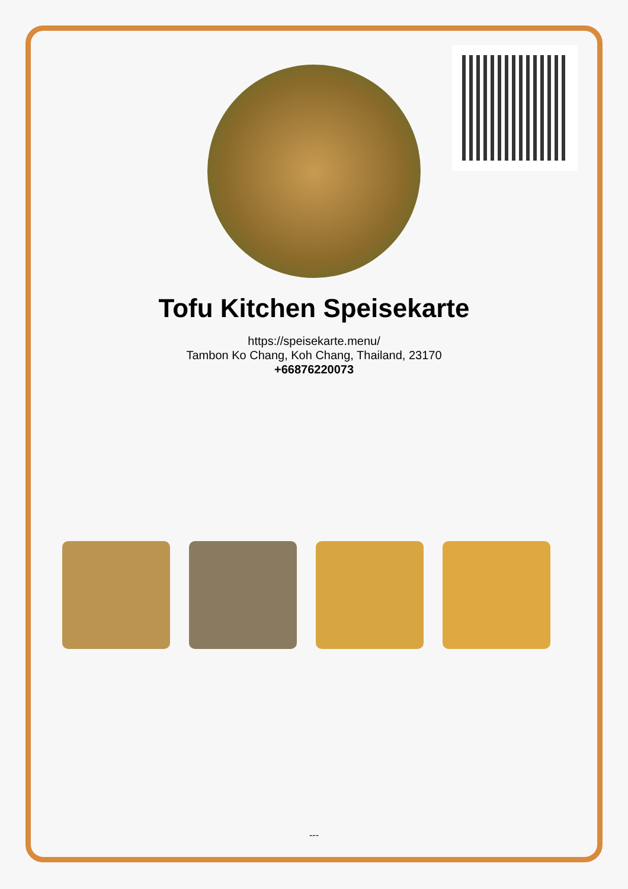Tofu Kitchen Speisekarte
https://speisekarte.menu/
Tambon Ko Chang, Koh Chang, Thailand, 23170
+66876220073
---